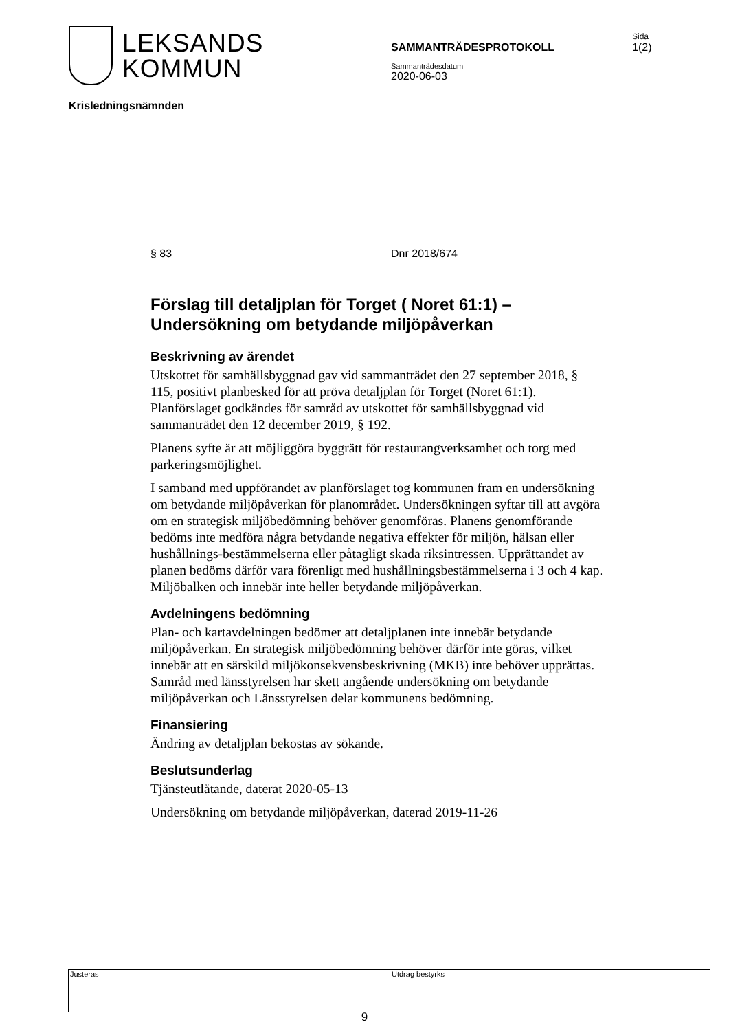LEKSANDS
KOMMUN
SAMMANTRÄDESPROTOKOLL
Sammanträdesdatum
2020-06-03
Sida
1(2)
Krisledningsnämnden
§ 83 Dnr 2018/674
Förslag till detaljplan för Torget ( Noret 61:1) – Undersökning om betydande miljöpåverkan
Beskrivning av ärendet
Utskottet för samhällsbyggnad gav vid sammanträdet den 27 september 2018, § 115, positivt planbesked för att pröva detaljplan för Torget (Noret 61:1). Planförslaget godkändes för samråd av utskottet för samhällsbyggnad vid sammanträdet den 12 december 2019, § 192.
Planens syfte är att möjliggöra byggrätt för restaurangverksamhet och torg med parkeringsmöjlighet.
I samband med uppförandet av planförslaget tog kommunen fram en undersökning om betydande miljöpåverkan för planområdet. Undersökningen syftar till att avgöra om en strategisk miljöbedömning behöver genomföras. Planens genomförande bedöms inte medföra några betydande negativa effekter för miljön, hälsan eller hushållnings-bestämmelserna eller påtagligt skada riksintressen. Upprättandet av planen bedöms därför vara förenligt med hushållningsbestämmelserna i 3 och 4 kap. Miljöbalken och innebär inte heller betydande miljöpåverkan.
Avdelningens bedömning
Plan- och kartavdelningen bedömer att detaljplanen inte innebär betydande miljöpåverkan. En strategisk miljöbedömning behöver därför inte göras, vilket innebär att en särskild miljökonsekvensbeskrivning (MKB) inte behöver upprättas. Samråd med länsstyrelsen har skett angående undersökning om betydande miljöpåverkan och Länsstyrelsen delar kommunens bedömning.
Finansiering
Ändring av detaljplan bekostas av sökande.
Beslutsunderlag
Tjänsteutlåtande, daterat 2020-05-13
Undersökning om betydande miljöpåverkan, daterad 2019-11-26
Justeras
Utdrag bestyrks
9